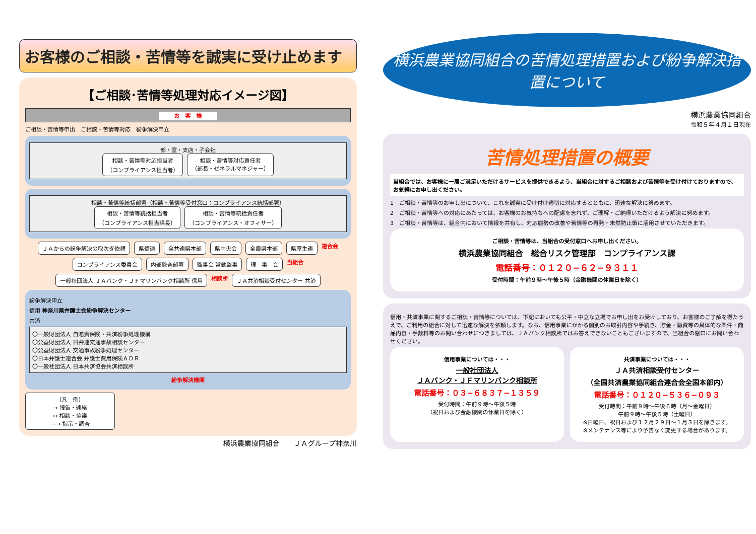お客様のご相談・苦情等を誠実に受け止めます
【ご相談･苦情等処理対応イメージ図】
お　客　様
ご相談・苦情等申出　ご相談・苦情等対応　紛争解決申立
部・室・支店・子会社
相談・苦情等対応担当者
（コンプライアンス担当者）
相談・苦情等対応責任者
（部長・ゼネラルマネジャー）
相談・苦情等統括部署（相談・苦情等受付窓口：コンプライアンス統括部署）
相談・苦情等統括担当者
（コンプライアンス担当課長）
相談・苦情等統括責任者
（コンプライアンス・オフィサー）
ＪＡからの紛争解決の取次ぎ依頼
県信連
全共連県本部
県中央会
全農県本部
県厚生連
連合会
コンプライアンス委員会
内部監査部署
監事会 常勤監事
理　事　会
当組合
一般社団法人 ＪＡバンク・ＪＦマリンバンク相談所 信用
相談所
ＪＡ共済相談受付センター 共済
紛争解決申立
信用 神奈川県弁護士会紛争解決センター
共済
〇一般財団法人 自賠責保険・共済紛争処理機構
〇公益財団法人 日弁連交通事故相談センター
〇公益財団法人 交通事故紛争処理センター
〇日本弁護士連合会 弁護士費用保険ＡＤＲ
〇一般社団法人 日本共済協会共済相談所
紛争解決機関
（凡　例）
→ 報告・連絡
↔ 相談・協議
⋯→ 指示・調査
横浜農業協同組合　　ＪＡグループ神奈川
横浜農業協同組合の苦情処理措置および紛争解決措置について
横浜農業協同組合
令和５年４月１日現在
苦情処理措置の概要
当組合では、お客様に一層ご満足いただけるサービスを提供できるよう、当組合に対するご相談および苦情等を受け付けておりますので、お気軽にお申し出ください。
1　ご相談・苦情等のお申し出について、これを誠実に受け付け適切に対応するとともに、迅速な解決に努めます。
2　ご相談・苦情等への対応にあたっては、お客様のお気持ちへの配慮を忘れず、ご理解・ご納得いただけるよう解決に努めます。
3　ご相談・苦情等は、組合内において情報を共有し、対応態勢の改善や苦情等の再発・未然防止策に活用させていただきます。
ご相談・苦情等は、当組合の受付窓口へお申し出ください。
横浜農業協同組合　総合リスク管理部　コンプライアンス課
電話番号：０１２０−６２−９３１１
受付時間：午前９時〜午後５時（金融機関の休業日を除く）
信用・共済事業に関するご相談・苦情等については、下記においても公平・中立な立場でお申し出をお受けしており、お客様のご了解を得たうえで、ご利用の組合に対して迅速な解決を依頼します。なお、信用事業にかかる個別のお取引内容や手続き、貯金・融資等の具体的な条件・商品内容・手数料等のお問い合わせにつきましては、ＪＡバンク相談所ではお答えできないこともございますので、当組合の窓口にお問い合わせください。
信用事業については・・・
一般社団法人
ＪＡバンク・ＪＦマリンバンク相談所
電話番号：０３−６８３７−１３５９
受付時間：午前９時〜午後５時
（祝日および金融機関の休業日を除く）
共済事業については・・・
ＪＡ共済相談受付センター
（全国共済農業協同組合連合会全国本部内）
電話番号：０１２０−５３６−０９３
受付時間：午前９時〜午後６時（月〜金曜日）
午前９時〜午後５時（土曜日）
※日曜日、祝日および１２月２９日〜１月３日を除きます。
※メンテナンス等により予告なく変更する場合があります。